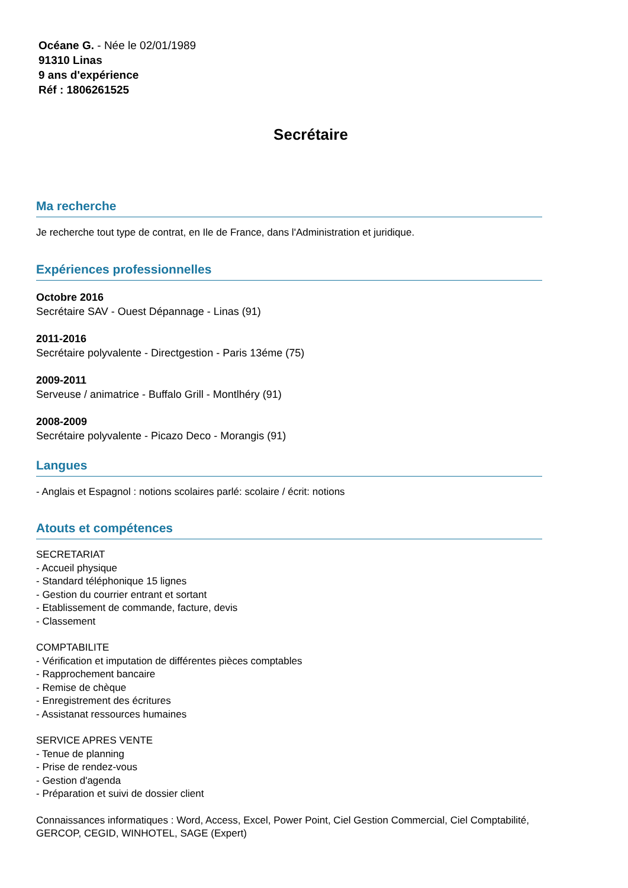Océane G. - Née le 02/01/1989
91310 Linas
9 ans d'expérience
Réf : 1806261525
Secrétaire
Ma recherche
Je recherche tout type de contrat, en Ile de France, dans l'Administration et juridique.
Expériences professionnelles
Octobre 2016
Secrétaire SAV - Ouest Dépannage - Linas (91)
2011-2016
Secrétaire polyvalente - Directgestion - Paris 13éme (75)
2009-2011
Serveuse / animatrice - Buffalo Grill - Montlhéry (91)
2008-2009
Secrétaire polyvalente - Picazo Deco - Morangis (91)
Langues
- Anglais et Espagnol : notions scolaires parlé: scolaire / écrit: notions
Atouts et compétences
SECRETARIAT
- Accueil physique
- Standard téléphonique 15 lignes
- Gestion du courrier entrant et sortant
- Etablissement de commande, facture, devis
- Classement
COMPTABILITE
- Vérification et imputation de différentes pièces comptables
- Rapprochement bancaire
- Remise de chèque
- Enregistrement des écritures
- Assistanat ressources humaines
SERVICE APRES VENTE
- Tenue de planning
- Prise de rendez-vous
- Gestion d'agenda
- Préparation et suivi de dossier client
Connaissances informatiques : Word, Access, Excel, Power Point, Ciel Gestion Commercial, Ciel Comptabilité, GERCOP, CEGID, WINHOTEL, SAGE (Expert)